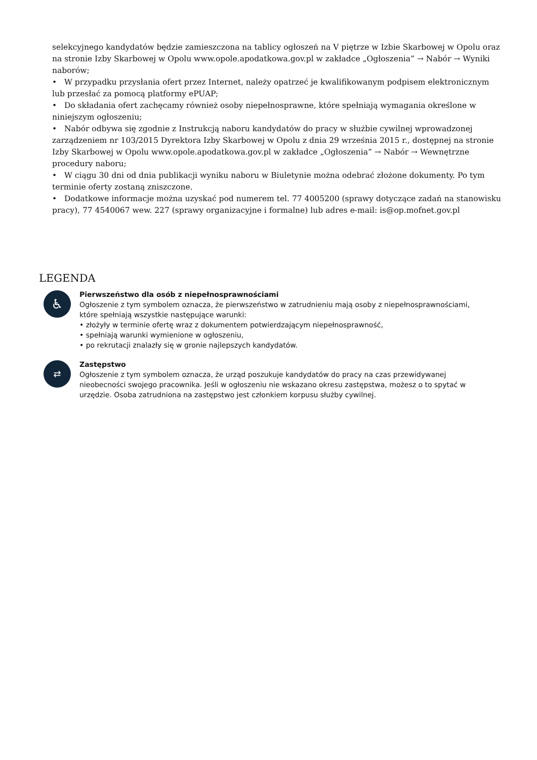selekcyjnego kandydatów będzie zamieszczona na tablicy ogłoszeń na V piętrze w Izbie Skarbowej w Opolu oraz na stronie Izby Skarbowej w Opolu www.opole.apodatkowa.gov.pl w zakładce „Ogłoszenia” → Nabór → Wyniki naborów;
• W przypadku przysłania ofert przez Internet, należy opatrzeć je kwalifikowanym podpisem elektronicznym lub przesłać za pomocą platformy ePUAP;
• Do składania ofert zachęcamy również osoby niepełnosprawne, które spełniają wymagania określone w niniejszym ogłoszeniu;
• Nabór odbywa się zgodnie z Instrukcją naboru kandydatów do pracy w służbie cywilnej wprowadzonej zarządzeniem nr 103/2015 Dyrektora Izby Skarbowej w Opolu z dnia 29 września 2015 r., dostępnej na stronie Izby Skarbowej w Opolu www.opole.apodatkowa.gov.pl w zakładce „Ogłoszenia” → Nabór → Wewnętrzne procedury naboru;
• W ciągu 30 dni od dnia publikacji wyniku naboru w Biuletynie można odebrać złożone dokumenty. Po tym terminie oferty zostaną zniszczone.
• Dodatkowe informacje można uzyskać pod numerem tel. 77 4005200 (sprawy dotyczące zadań na stanowisku pracy), 77 4540067 wew. 227 (sprawy organizacyjne i formalne) lub adres e-mail: is@op.mofnet.gov.pl
LEGENDA
♿
Pierwszeństwo dla osób z niepełnosprawnościami
Ogłoszenie z tym symbolem oznacza, że pierwszeństwo w zatrudnieniu mają osoby z niepełnosprawnościami, które spełniają wszystkie następujące warunki:
• złożyły w terminie ofertę wraz z dokumentem potwierdzającym niepełnosprawność,
• spełniają warunki wymienione w ogłoszeniu,
• po rekrutacji znalazły się w gronie najlepszych kandydatów.
⇄
Zastępstwo
Ogłoszenie z tym symbolem oznacza, że urząd poszukuje kandydatów do pracy na czas przewidywanej nieobecności swojego pracownika. Jeśli w ogłoszeniu nie wskazano okresu zastępstwa, możesz o to spytać w urzędzie. Osoba zatrudniona na zastępstwo jest członkiem korpusu służby cywilnej.